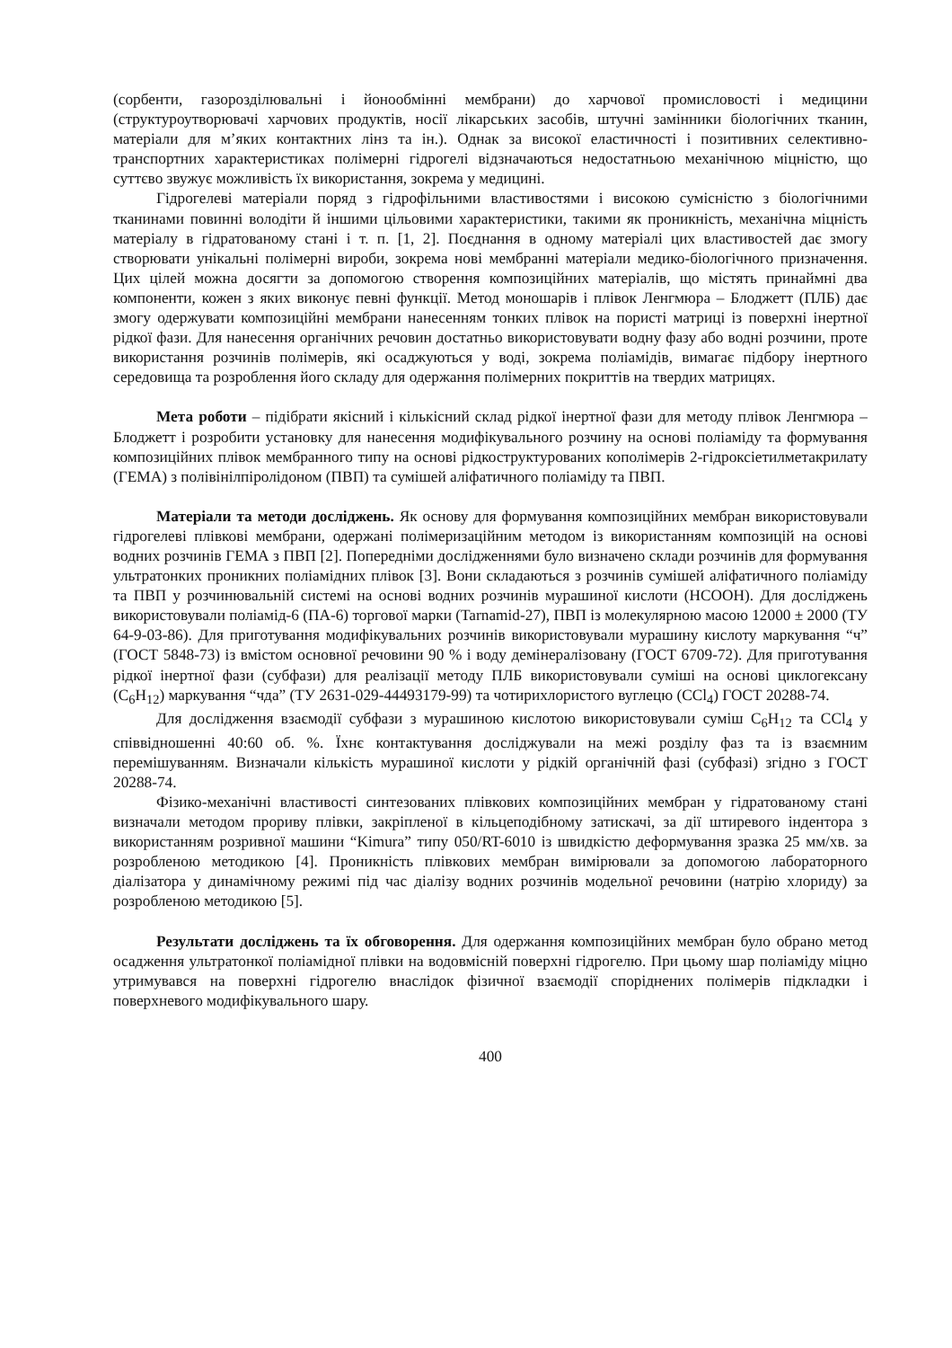(сорбенти, газорозділювальні і йонообмінні мембрани) до харчової промисловості і медицини (структуроутворювачі харчових продуктів, носії лікарських засобів, штучні замінники біологічних тканин, матеріали для м’яких контактних лінз та ін.). Однак за високої еластичності і позитивних селективно-транспортних характеристиках полімерні гідрогелі відзначаються недостатньою механічною міцністю, що суттєво звужує можливість їх використання, зокрема у медицині.
Гідрогелеві матеріали поряд з гідрофільними властивостями і високою сумісністю з біологічними тканинами повинні володіти й іншими цільовими характеристики, такими як проникність, механічна міцність матеріалу в гідратованому стані і т. п. [1, 2]. Поєднання в одному матеріалі цих властивостей дає змогу створювати унікальні полімерні вироби, зокрема нові мембранні матеріали медико-біологічного призначення. Цих цілей можна досягти за допомогою створення композиційних матеріалів, що містять принаймні два компоненти, кожен з яких виконує певні функції. Метод моношарів і плівок Ленгмюра – Блоджетт (ПЛБ) дає змогу одержувати композиційні мембрани нанесенням тонких плівок на пористі матриці із поверхні інертної рідкої фази. Для нанесення органічних речовин достатньо використовувати водну фазу або водні розчини, проте використання розчинів полімерів, які осаджуються у воді, зокрема поліамідів, вимагає підбору інертного середовища та розроблення його складу для одержання полімерних покриттів на твердих матрицях.
Мета роботи – підібрати якісний і кількісний склад рідкої інертної фази для методу плівок Ленгмюра – Блоджетт і розробити установку для нанесення модифікувального розчину на основі поліаміду та формування композиційних плівок мембранного типу на основі рідкоструктурованих кополімерів 2-гідроксіетилметакрилату (ГЕМА) з полівінілпіролідоном (ПВП) та сумішей аліфатичного поліаміду та ПВП.
Матеріали та методи досліджень. Як основу для формування композиційних мембран використовували гідрогелеві плівкові мембрани, одержані полімеризаційним методом із використанням композицій на основі водних розчинів ГЕМА з ПВП [2]. Попередніми дослідженнями було визначено склади розчинів для формування ультратонких проникних поліамідних плівок [3]. Вони складаються з розчинів сумішей аліфатичного поліаміду та ПВП у розчинювальній системі на основі водних розчинів мурашиної кислоти (HCOOH). Для досліджень використовували поліамід-6 (ПА-6) торгової марки (Tarnamid-27), ПВП із молекулярною масою 12000 ± 2000 (ТУ 64-9-03-86). Для приготування модифікувальних розчинів використовували мурашину кислоту маркування “ч” (ГОСТ 5848-73) із вмістом основної речовини 90 % і воду демінералізовану (ГОСТ 6709-72). Для приготування рідкої інертної фази (субфази) для реалізації методу ПЛБ використовували суміші на основі циклогексану (C<sub>6</sub>H<sub>12</sub>) маркування “чда” (ТУ 2631-029-44493179-99) та чотирихлористого вуглецю (CCl<sub>4</sub>) ГОСТ 20288-74.
Для дослідження взаємодії субфази з мурашиною кислотою використовували суміш C<sub>6</sub>H<sub>12</sub> та CCl<sub>4</sub> у співвідношенні 40:60 об. %. Їхнє контактування досліджували на межі розділу фаз та із взаємним перемішуванням. Визначали кількість мурашиної кислоти у рідкій органічній фазі (субфазі) згідно з ГОСТ 20288-74.
Фізико-механічні властивості синтезованих плівкових композиційних мембран у гідратованому стані визначали методом прориву плівки, закріпленої в кільцеподібному затискачі, за дії штиревого індентора з використанням розривної машини “Kimura” типу 050/RT-6010 із швидкістю деформування зразка 25 мм/хв. за розробленою методикою [4]. Проникність плівкових мембран вимірювали за допомогою лабораторного діалізатора у динамічному режимі під час діалізу водних розчинів модельної речовини (натрію хлориду) за розробленою методикою [5].
Результати досліджень та їх обговорення. Для одержання композиційних мембран було обрано метод осадження ультратонкої поліамідної плівки на водовмісній поверхні гідрогелю. При цьому шар поліаміду міцно утримувався на поверхні гідрогелю внаслідок фізичної взаємодії споріднених полімерів підкладки і поверхневого модифікувального шару.
400